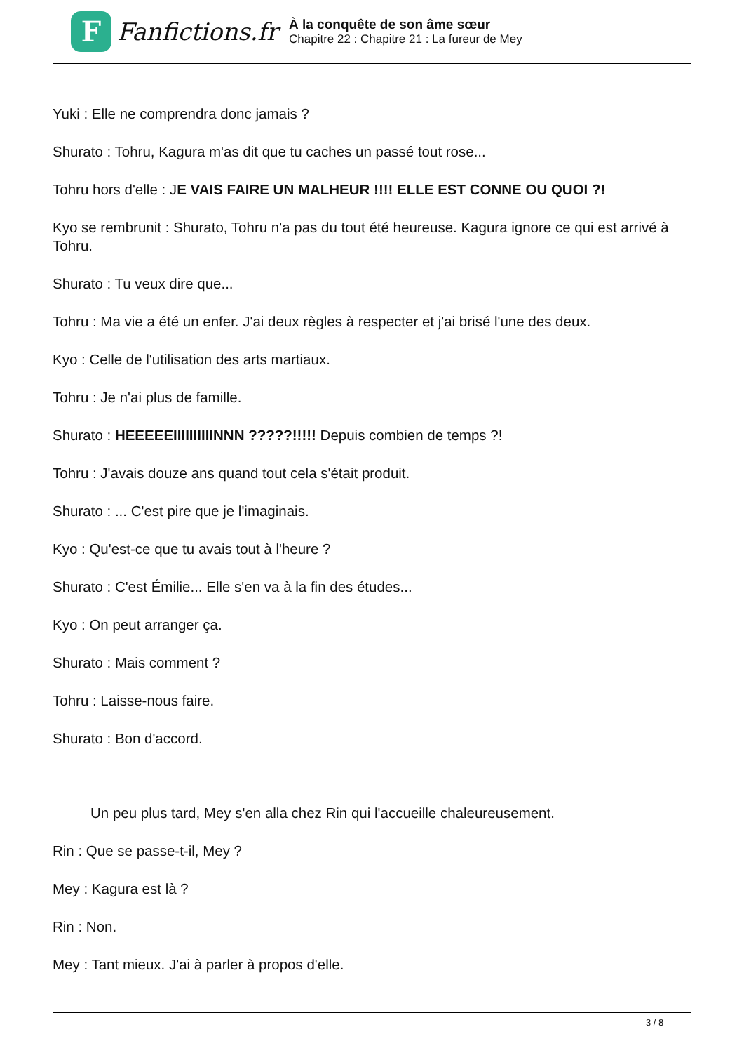F
Fanfictions.fr
À la conquête de son âme sœur
Chapitre 22 : Chapitre 21 : La fureur de Mey
Yuki : Elle ne comprendra donc jamais ?
Shurato : Tohru, Kagura m'as dit que tu caches un passé tout rose...
Tohru hors d'elle : JE VAIS FAIRE UN MALHEUR !!!! ELLE EST CONNE OU QUOI ?!
Kyo se rembrunit : Shurato, Tohru n'a pas du tout été heureuse. Kagura ignore ce qui est arrivé à Tohru.
Shurato : Tu veux dire que...
Tohru : Ma vie a été un enfer. J'ai deux règles à respecter et j'ai brisé l'une des deux.
Kyo : Celle de l'utilisation des arts martiaux.
Tohru : Je n'ai plus de famille.
Shurato : HEEEEEIIIIIIIIIINNN ?????!!!!! Depuis combien de temps ?!
Tohru : J'avais douze ans quand tout cela s'était produit.
Shurato : ... C'est pire que je l'imaginais.
Kyo : Qu'est-ce que tu avais tout à l'heure ?
Shurato : C'est Émilie... Elle s'en va à la fin des études...
Kyo : On peut arranger ça.
Shurato : Mais comment ?
Tohru : Laisse-nous faire.
Shurato : Bon d'accord.
Un peu plus tard, Mey s'en alla chez Rin qui l'accueille chaleureusement.
Rin : Que se passe-t-il, Mey ?
Mey : Kagura est là ?
Rin : Non.
Mey : Tant mieux. J'ai à parler à propos d'elle.
3 / 8